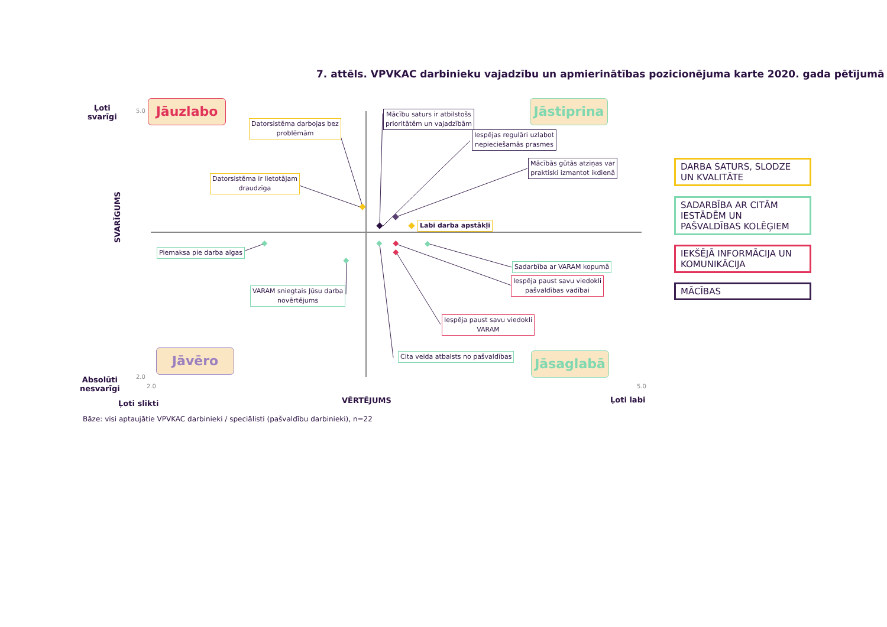7. attēls. VPVKAC darbinieku vajadzību un apmierinātības pozicionējuma karte 2020. gada pētījumā
Ļoti
svarīgi
Absolūti
nesvarīgi
SVARĪGUMS
5.0
2.0
Jāuzlabo
Jāstiprina
Jāvēro Jāsaglabā
Datorsistēma darbojas bez
problēmām
Datorsistēma ir lietotājam
draudzīga
Mācību saturs ir atbilstošs
prioritātēm un vajadzībām
Iespējas regulāri uzlabot
nepieciešamās prasmes
Mācībās gūtās atziņas var
praktiski izmantot ikdienā
Labi darba apstākļi
Piemaksa pie darba algas
VARAM sniegtais Jūsu darba
novērtējums
Sadarbība ar VARAM kopumā
Iespēja paust savu viedokli
pašvaldības vadībai
Iespēja paust savu viedokli
VARAM
Cita veida atbalsts no pašvaldības
2.0 5.0
Ļoti slikti VĒRTĒJUMS Ļoti labi
Bāze: visi aptaujātie VPVKAC darbinieki / speciālisti (pašvaldību darbinieki), n=22
DARBA SATURS, SLODZE UN KVALITĀTE
SADARBĪBA AR CITĀM IESTĀDĒM UN PAŠVALDĪBAS KOLĒĢIEM
IEKŠĒJĀ INFORMĀCIJA UN KOMUNIKĀCIJA
MĀCĪBAS